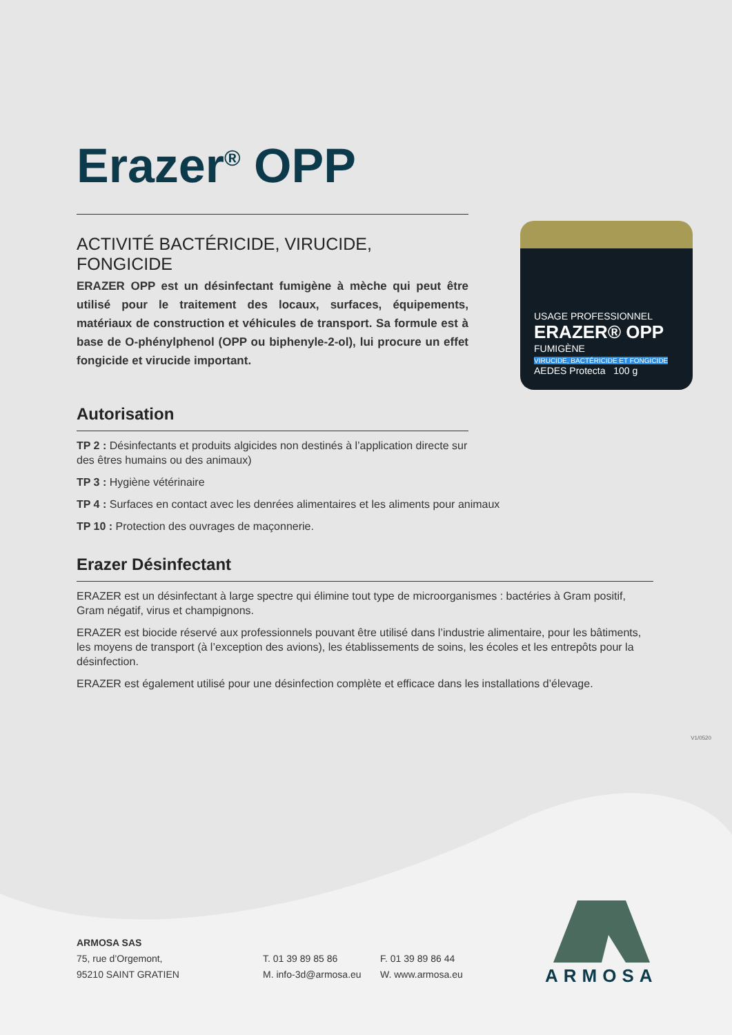Erazer<sup>®</sup> OPP
ACTIVITÉ BACTÉRICIDE, VIRUCIDE, FONGICIDE
ERAZER OPP est un désinfectant fumigène à mèche qui peut être utilisé pour le traitement des locaux, surfaces, équipements, matériaux de construction et véhicules de transport. Sa formule est à base de O-phénylphenol (OPP ou biphenyle-2-ol), lui procure un effet fongicide et virucide important.
Autorisation
TP 2 : Désinfectants et produits algicides non destinés à l’application directe sur des êtres humains ou des animaux)
TP 3 : Hygiène vétérinaire
TP 4 : Surfaces en contact avec les denrées alimentaires et les aliments pour animaux
TP 10 : Protection des ouvrages de maçonnerie.
USAGE PROFESSIONNEL
ERAZER® OPP
FUMIGÈNE
VIRUCIDE, BACTÉRICIDE ET FONGICIDE
AEDES Protecta 100 g
Erazer Désinfectant
ERAZER est un désinfectant à large spectre qui élimine tout type de microorganismes : bactéries à Gram positif, Gram négatif, virus et champignons.
ERAZER est biocide réservé aux professionnels pouvant être utilisé dans l’industrie alimentaire, pour les bâtiments, les moyens de transport (à l’exception des avions), les établissements de soins, les écoles et les entrepôts pour la désinfection.
ERAZER est également utilisé pour une désinfection complète et efficace dans les installations d’élevage.
V1/0520
ARMOSA SAS
75, rue d’Orgemont,
95210 SAINT GRATIEN
T. 01 39 89 85 86
M. info-3d@armosa.eu
F. 01 39 89 86 44
W. www.armosa.eu
ARMOSA